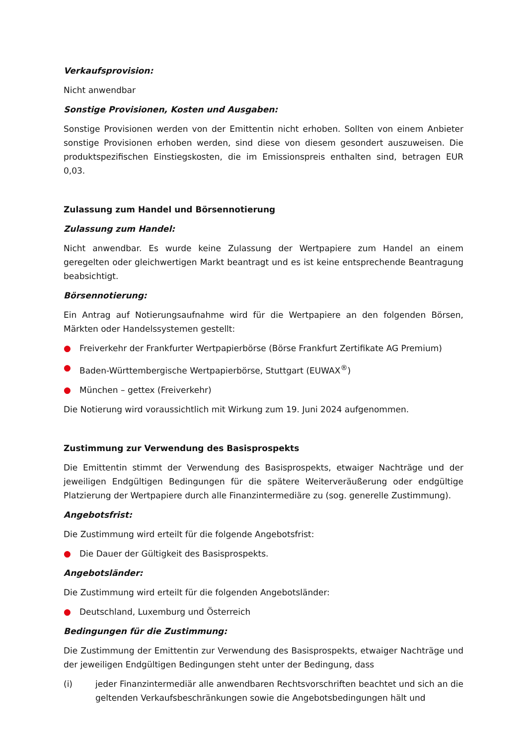Verkaufsprovision:
Nicht anwendbar
Sonstige Provisionen, Kosten und Ausgaben:
Sonstige Provisionen werden von der Emittentin nicht erhoben. Sollten von einem Anbieter sonstige Provisionen erhoben werden, sind diese von diesem gesondert auszuweisen. Die produktspezifischen Einstiegskosten, die im Emissionspreis enthalten sind, betragen EUR 0,03.
Zulassung zum Handel und Börsennotierung
Zulassung zum Handel:
Nicht anwendbar. Es wurde keine Zulassung der Wertpapiere zum Handel an einem geregelten oder gleichwertigen Markt beantragt und es ist keine entsprechende Beantragung beabsichtigt.
Börsennotierung:
Ein Antrag auf Notierungsaufnahme wird für die Wertpapiere an den folgenden Börsen, Märkten oder Handelssystemen gestellt:
● Freiverkehr der Frankfurter Wertpapierbörse (Börse Frankfurt Zertifikate AG Premium)
● Baden-Württembergische Wertpapierbörse, Stuttgart (EUWAX<sup>®</sup>)
● München – gettex (Freiverkehr)
Die Notierung wird voraussichtlich mit Wirkung zum 19. Juni 2024 aufgenommen.
Zustimmung zur Verwendung des Basisprospekts
Die Emittentin stimmt der Verwendung des Basisprospekts, etwaiger Nachträge und der jeweiligen Endgültigen Bedingungen für die spätere Weiterveräußerung oder endgültige Platzierung der Wertpapiere durch alle Finanzintermediäre zu (sog. generelle Zustimmung).
Angebotsfrist:
Die Zustimmung wird erteilt für die folgende Angebotsfrist:
● Die Dauer der Gültigkeit des Basisprospekts.
Angebotsländer:
Die Zustimmung wird erteilt für die folgenden Angebotsländer:
● Deutschland, Luxemburg und Österreich
Bedingungen für die Zustimmung:
Die Zustimmung der Emittentin zur Verwendung des Basisprospekts, etwaiger Nachträge und der jeweiligen Endgültigen Bedingungen steht unter der Bedingung, dass
(i) jeder Finanzintermediär alle anwendbaren Rechtsvorschriften beachtet und sich an die geltenden Verkaufsbeschränkungen sowie die Angebotsbedingungen hält und